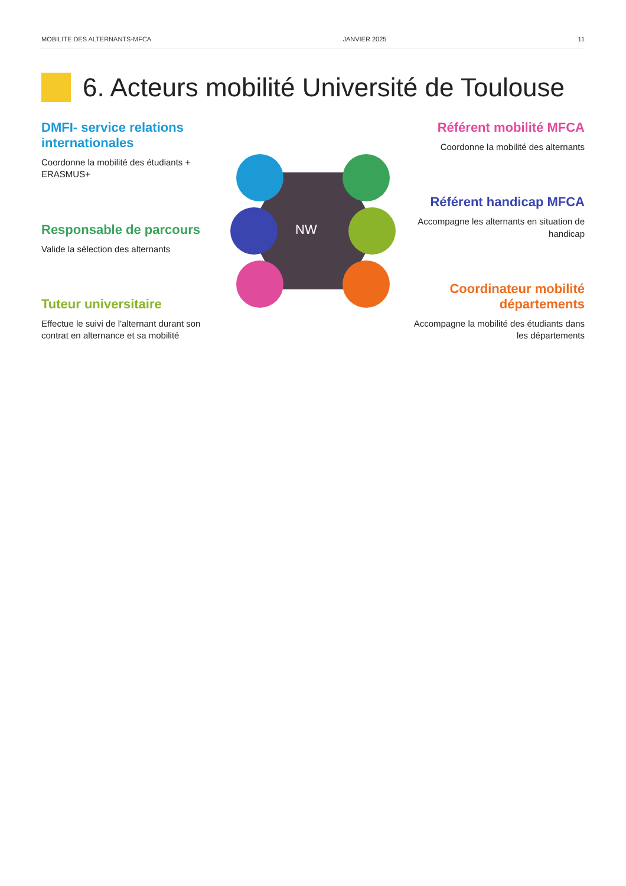MOBILITE DES ALTERNANTS-MFCA JANVIER 2025 11
6. Acteurs mobilité Université de Toulouse
DMFI- service relations internationales
Coordonne la mobilité des étudiants + ERASMUS+
Responsable de parcours
Valide la sélection des alternants
Tuteur universitaire
Effectue le suivi de l'alternant durant son contrat en alternance et sa mobilité
NW
Référent mobilité MFCA
Coordonne la mobilité des alternants
Référent handicap MFCA
Accompagne les alternants en situation de handicap
Coordinateur mobilité départements
Accompagne la mobilité des étudiants dans les départements